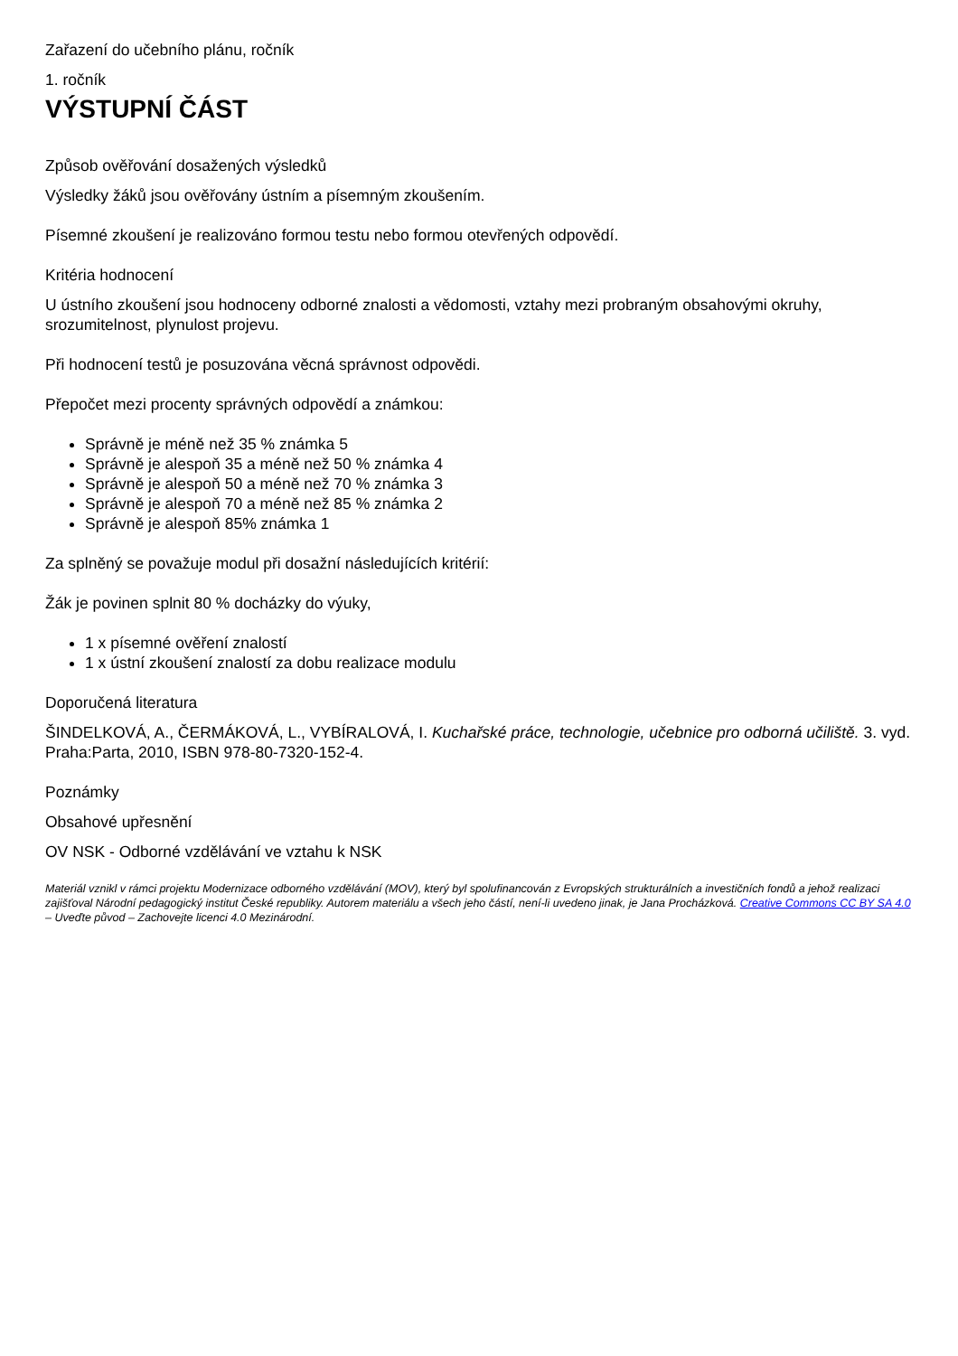Zařazení do učebního plánu, ročník
1. ročník
VÝSTUPNÍ ČÁST
Způsob ověřování dosažených výsledků
Výsledky žáků jsou ověřovány ústním a písemným zkoušením.
Písemné zkoušení je realizováno formou testu nebo formou otevřených odpovědí.
Kritéria hodnocení
U ústního zkoušení jsou hodnoceny odborné znalosti a vědomosti, vztahy mezi probraným obsahovými okruhy, srozumitelnost, plynulost projevu.
Při hodnocení testů je posuzována věcná správnost odpovědi.
Přepočet mezi procenty správných odpovědí a známkou:
Správně je méně než 35 % známka 5
Správně je alespoň 35 a méně než 50 % známka 4
Správně je alespoň 50 a méně než 70 % známka 3
Správně je alespoň 70 a méně než 85 % známka 2
Správně je alespoň 85% známka 1
Za splněný se považuje modul při dosažní následujících kritérií:
Žák je povinen splnit 80 % docházky do výuky,
1 x písemné ověření znalostí
1 x ústní zkoušení znalostí za dobu realizace modulu
Doporučená literatura
ŠINDELKOVÁ, A., ČERMÁKOVÁ, L., VYBÍRALOVÁ, I. Kuchařské práce, technologie, učebnice pro odborná učiliště. 3. vyd. Praha:Parta, 2010, ISBN 978-80-7320-152-4.
Poznámky
Obsahové upřesnění
OV NSK - Odborné vzdělávání ve vztahu k NSK
Materiál vznikl v rámci projektu Modernizace odborného vzdělávání (MOV), který byl spolufinancován z Evropských strukturálních a investičních fondů a jehož realizaci zajišťoval Národní pedagogický institut České republiky. Autorem materiálu a všech jeho částí, není-li uvedeno jinak, je Jana Procházková. Creative Commons CC BY SA 4.0 – Uveďte původ – Zachovejte licenci 4.0 Mezinárodní.